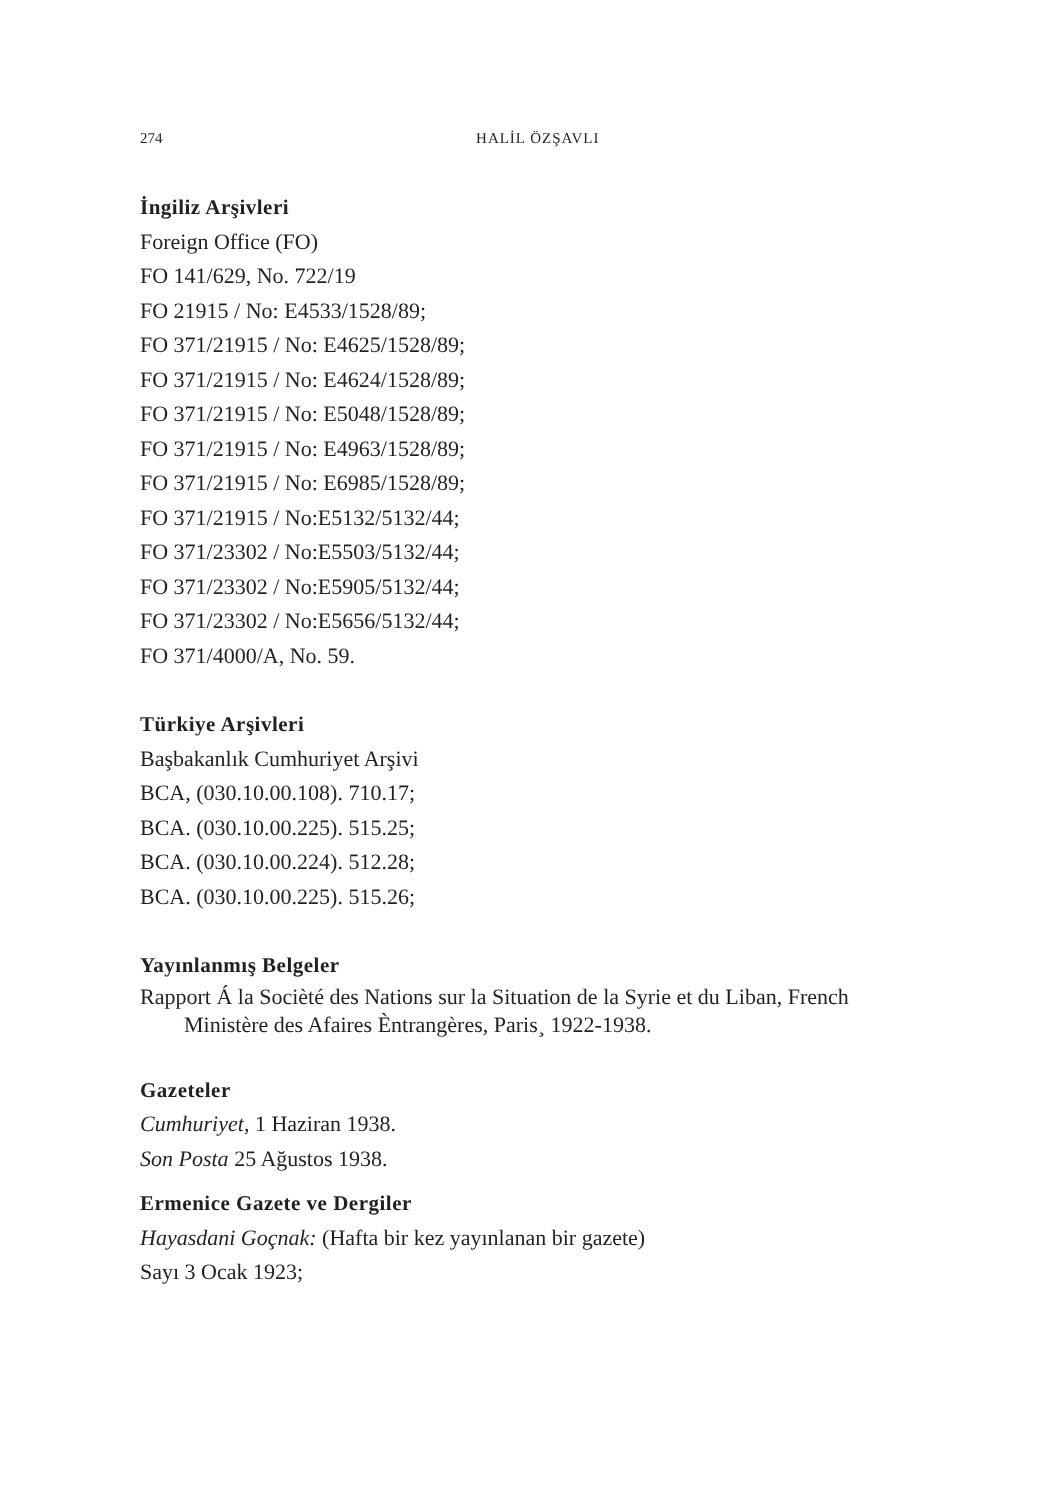274
HALİL ÖZŞAVLI
İngiliz Arşivleri
Foreign Office (FO)
FO 141/629, No. 722/19
FO 21915 / No: E4533/1528/89;
FO 371/21915 / No: E4625/1528/89;
FO 371/21915 / No: E4624/1528/89;
FO 371/21915 / No: E5048/1528/89;
FO 371/21915 / No: E4963/1528/89;
FO 371/21915 / No: E6985/1528/89;
FO 371/21915 / No:E5132/5132/44;
FO 371/23302 / No:E5503/5132/44;
FO 371/23302 / No:E5905/5132/44;
FO 371/23302 / No:E5656/5132/44;
FO 371/4000/A, No. 59.
Türkiye Arşivleri
Başbakanlık Cumhuriyet Arşivi
BCA, (030.10.00.108). 710.17;
BCA. (030.10.00.225). 515.25;
BCA. (030.10.00.224). 512.28;
BCA. (030.10.00.225). 515.26;
Yayınlanmış Belgeler
Rapport Á la Socièté des Nations sur la Situation de la Syrie et du Liban, French Ministère des Afaires Èntrangères, Paris¸ 1922-1938.
Gazeteler
Cumhuriyet, 1 Haziran 1938.
Son Posta 25 Ağustos 1938.
Ermenice Gazete ve Dergiler
Hayasdani Goçnak: (Hafta bir kez yayınlanan bir gazete)
Sayı 3 Ocak 1923;